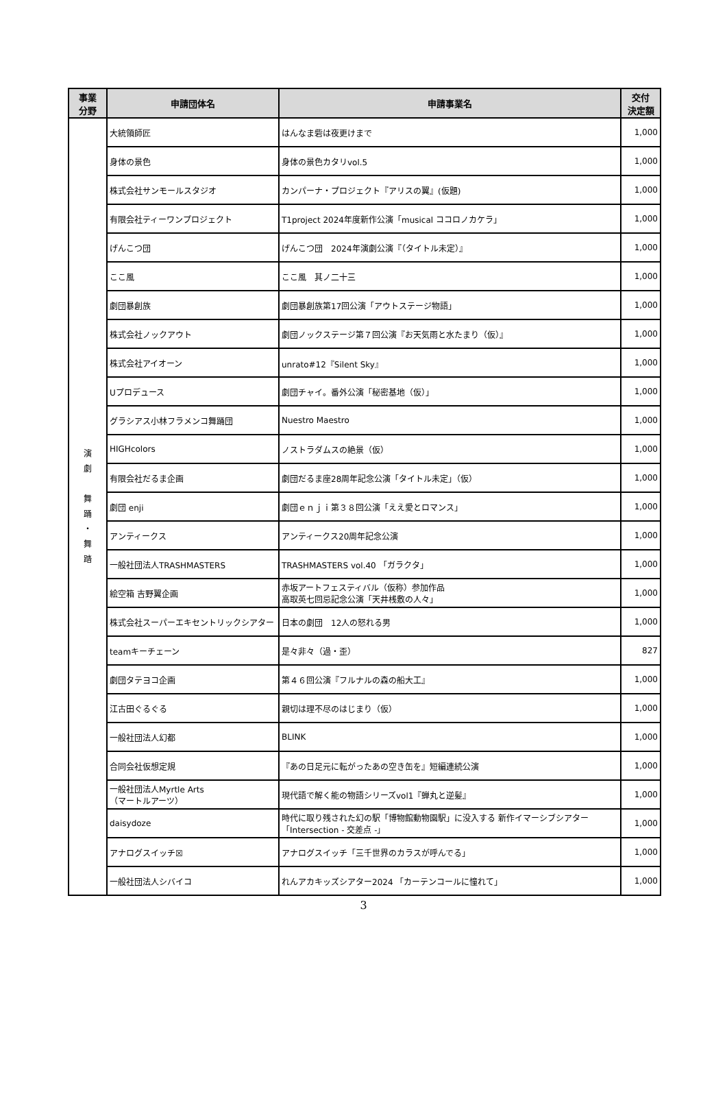| 事業 分野 | 申請団体名 | 申請事業名 | 交付 決定額 |
| --- | --- | --- | --- |
| 演 劇 舞 踊 ・ 舞 踏 | 大統領師匠 | はんなま砦は夜更けまで | 1,000 |
| | 身体の景色 | 身体の景色カタリvol.5 | 1,000 |
| | 株式会社サンモールスタジオ | カンパーナ・プロジェクト『アリスの翼』(仮題) | 1,000 |
| | 有限会社ティーワンプロジェクト | T1project 2024年度新作公演「musical ココロノカケラ」 | 1,000 |
| | げんこつ団 | げんこつ団 2024年演劇公演『（タイトル未定）』 | 1,000 |
| | ここ風 | ここ風 其ノ二十三 | 1,000 |
| | 劇団暴創族 | 劇団暴創族第17回公演「アウトステージ物語」 | 1,000 |
| | 株式会社ノックアウト | 劇団ノックステージ第７回公演『お天気雨と水たまり（仮）』 | 1,000 |
| | 株式会社アイオーン | unrato#12『Silent Sky』 | 1,000 |
| | Uプロデュース | 劇団チャイ。番外公演「秘密基地（仮）」 | 1,000 |
| | グラシアス小林フラメンコ舞踊団 | Nuestro Maestro | 1,000 |
| | HIGHcolors | ノストラダムスの絶景（仮） | 1,000 |
| | 有限会社だるま企画 | 劇団だるま座28周年記念公演「タイトル未定」（仮） | 1,000 |
| | 劇団 enji | 劇団ｅｎｊｉ第３８回公演「ええ愛とロマンス」 | 1,000 |
| | アンティークス | アンティークス20周年記念公演 | 1,000 |
| | 一般社団法人TRASHMASTERS | TRASHMASTERS vol.40 「ガラクタ」 | 1,000 |
| | 絵空箱 吉野翼企画 | 赤坂アートフェスティバル（仮称）参加作品 高取英七回忌記念公演「天井桟敷の人々」 | 1,000 |
| | 株式会社スーパーエキセントリックシアター | 日本の劇団 12人の怒れる男 | 1,000 |
| | teamキーチェーン | 是々非々（過・歪） | 827 |
| | 劇団タテヨコ企画 | 第４６回公演『フルナルの森の船大工』 | 1,000 |
| | 江古田ぐるぐる | 親切は理不尽のはじまり（仮） | 1,000 |
| | 一般社団法人幻都 | BLINK | 1,000 |
| | 合同会社仮想定規 | 『あの日足元に転がったあの空き缶を』短編連続公演 | 1,000 |
| | 一般社団法人Myrtle Arts （マートルアーツ） | 現代語で解く能の物語シリーズvol1『蝉丸と逆髪』 | 1,000 |
| | daisydoze | 時代に取り残された幻の駅「博物館動物園駅」に没入する 新作イマーシブシアター「Intersection - 交差点 -」 | 1,000 |
| | アナログスイッチ☒ | アナログスイッチ「三千世界のカラスが呼んでる」 | 1,000 |
| | 一般社団法人シバイコ | れんアカキッズシアター2024 「カーテンコールに憧れて」 | 1,000 |
3